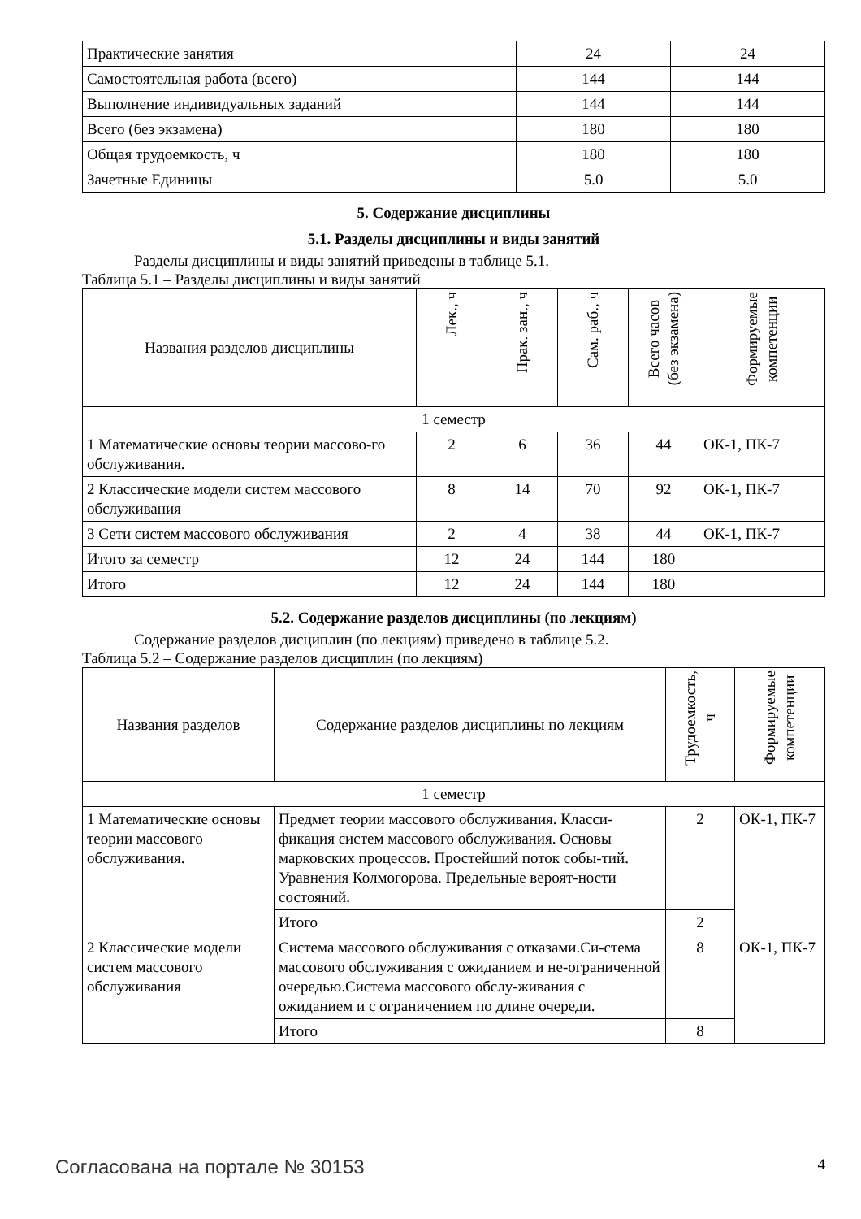| Практические занятия | 24 | 24 |
| Самостоятельная работа (всего) | 144 | 144 |
| Выполнение индивидуальных заданий | 144 | 144 |
| Всего (без экзамена) | 180 | 180 |
| Общая трудоемкость, ч | 180 | 180 |
| Зачетные Единицы | 5.0 | 5.0 |
5. Содержание дисциплины
5.1. Разделы дисциплины и виды занятий
Разделы дисциплины и виды занятий приведены в таблице 5.1.
Таблица 5.1 – Разделы дисциплины и виды занятий
| Названия разделов дисциплины | Лек., ч | Прак. зан., ч | Сам. раб., ч | Всего часов (без экзамена) | Формируемые компетенции |
| --- | --- | --- | --- | --- | --- |
| 1 семестр | | | | | |
| 1 Математические основы теории массово-го обслуживания. | 2 | 6 | 36 | 44 | ОК-1, ПК-7 |
| 2 Классические модели систем массового обслуживания | 8 | 14 | 70 | 92 | ОК-1, ПК-7 |
| 3 Сети систем массового обслуживания | 2 | 4 | 38 | 44 | ОК-1, ПК-7 |
| Итого за семестр | 12 | 24 | 144 | 180 | |
| Итого | 12 | 24 | 144 | 180 | |
5.2. Содержание разделов дисциплины (по лекциям)
Содержание разделов дисциплин (по лекциям) приведено в таблице 5.2.
Таблица 5.2 – Содержание разделов дисциплин (по лекциям)
| Названия разделов | Содержание разделов дисциплины по лекциям | Трудоемкость, ч | Формируемые компетенции |
| --- | --- | --- | --- |
| 1 семестр | | | |
| 1 Математические основы теории массового обслуживания. | Предмет теории массового обслуживания. Класси-фикация систем массового обслуживания. Основы марковских процессов. Простейший поток собы-тий. Уравнения Колмогорова. Предельные вероят-ности состояний. | 2 | ОК-1, ПК-7 |
| | Итого | 2 | |
| 2 Классические модели систем массового обслуживания | Система массового обслуживания с отказами.Си-стема массового обслуживания с ожиданием и не-ограниченной очередью.Система массового обслу-живания с ожиданием и с ограничением по длине очереди. | 8 | ОК-1, ПК-7 |
| | Итого | 8 | |
Согласована на портале № 30153 4